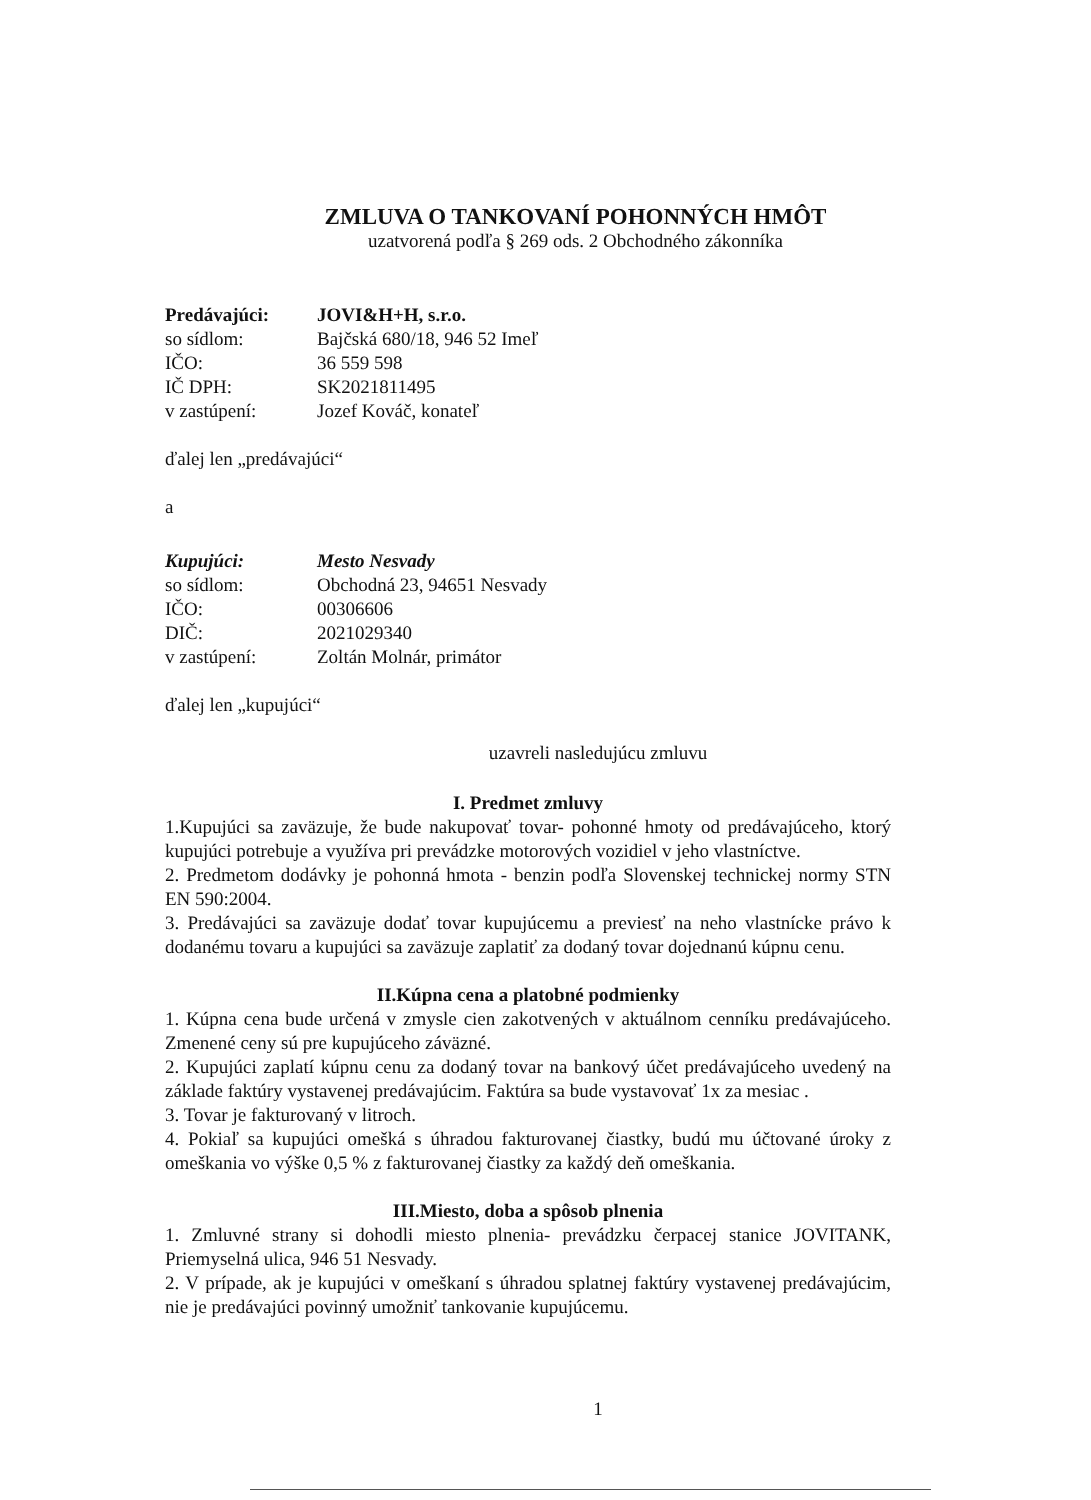ZMLUVA O TANKOVANÍ POHONNÝCH HMÔT
uzatvorená podľa § 269 ods. 2 Obchodného zákonníka
Predávajúci: JOVI&H+H, s.r.o. so sídlom: Bajčská 680/18, 946 52 Imeľ IČO: 36 559 598 IČ DPH: SK2021811495 v zastúpení: Jozef Kováč, konateľ
ďalej len „predávajúci“
a
Kupujúci: Mesto Nesvady so sídlom: Obchodná 23, 94651 Nesvady IČO: 00306606 DIČ: 2021029340 v zastúpení: Zoltán Molnár, primátor
ďalej len „kupujúci“
uzavreli nasledujúcu zmluvu
I. Predmet zmluvy
1.Kupujúci sa zaväzuje, že bude nakupovať tovar- pohonné hmoty od predávajúceho, ktorý kupujúci potrebuje a využíva pri prevádzke motorových vozidiel v jeho vlastníctve.
2. Predmetom dodávky je pohonná hmota - benzin podľa Slovenskej technickej normy STN EN 590:2004.
3. Predávajúci sa zaväzuje dodať tovar kupujúcemu a previesť na neho vlastnícke právo k dodanému tovaru a kupujúci sa zaväzuje zaplatiť za dodaný tovar dojednanú kúpnu cenu.
II.Kúpna cena a platobné podmienky
1. Kúpna cena bude určená v zmysle cien zakotvených v aktuálnom cenníku predávajúceho. Zmenené ceny sú pre kupujúceho záväzné.
2. Kupujúci zaplatí kúpnu cenu za dodaný tovar na bankový účet predávajúceho uvedený na základe faktúry vystavenej predávajúcim. Faktúra sa bude vystavovať 1x za mesiac .
3. Tovar je fakturovaný v litroch.
4. Pokiaľ sa kupujúci omešká s úhradou fakturovanej čiastky, budú mu účtované úroky z omeškania vo výške 0,5 % z fakturovanej čiastky za každý deň omeškania.
III.Miesto, doba a spôsob plnenia
1. Zmluvné strany si dohodli miesto plnenia- prevádzku čerpacej stanice JOVITANK, Priemyselná ulica, 946 51 Nesvady.
2. V prípade, ak je kupujúci v omeškaní s úhradou splatnej faktúry vystavenej predávajúcim, nie je predávajúci povinný umožniť tankovanie kupujúcemu.
1